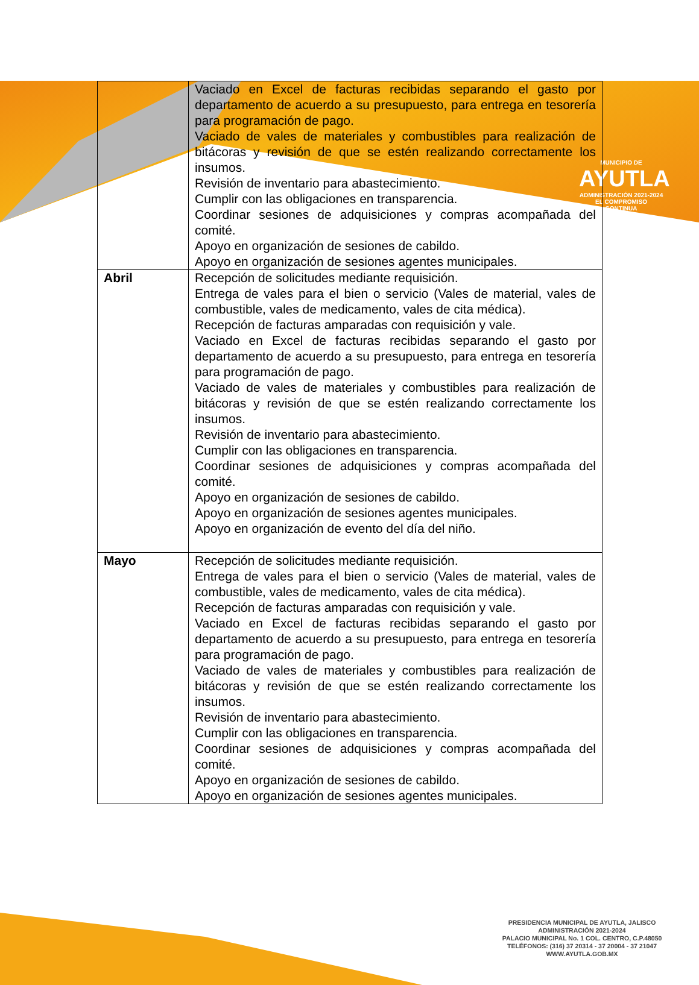MUNICIPIO DE
AYUTLA
ADMINISTRACIÓN 2021-2024
EL COMPROMISO CONTINUA
| | Vaciado en Excel de facturas recibidas separando el gasto por departamento de acuerdo a su presupuesto, para entrega en tesorería para programación de pago. Vaciado de vales de materiales y combustibles para realización de bitácoras y revisión de que se estén realizando correctamente los insumos. Revisión de inventario para abastecimiento. Cumplir con las obligaciones en transparencia. Coordinar sesiones de adquisiciones y compras acompañada del comité. Apoyo en organización de sesiones de cabildo. Apoyo en organización de sesiones agentes municipales. |
| Abril | Recepción de solicitudes mediante requisición. Entrega de vales para el bien o servicio (Vales de material, vales de combustible, vales de medicamento, vales de cita médica). Recepción de facturas amparadas con requisición y vale. Vaciado en Excel de facturas recibidas separando el gasto por departamento de acuerdo a su presupuesto, para entrega en tesorería para programación de pago. Vaciado de vales de materiales y combustibles para realización de bitácoras y revisión de que se estén realizando correctamente los insumos. Revisión de inventario para abastecimiento. Cumplir con las obligaciones en transparencia. Coordinar sesiones de adquisiciones y compras acompañada del comité. Apoyo en organización de sesiones de cabildo. Apoyo en organización de sesiones agentes municipales. Apoyo en organización de evento del día del niño. |
| Mayo | Recepción de solicitudes mediante requisición. Entrega de vales para el bien o servicio (Vales de material, vales de combustible, vales de medicamento, vales de cita médica). Recepción de facturas amparadas con requisición y vale. Vaciado en Excel de facturas recibidas separando el gasto por departamento de acuerdo a su presupuesto, para entrega en tesorería para programación de pago. Vaciado de vales de materiales y combustibles para realización de bitácoras y revisión de que se estén realizando correctamente los insumos. Revisión de inventario para abastecimiento. Cumplir con las obligaciones en transparencia. Coordinar sesiones de adquisiciones y compras acompañada del comité. Apoyo en organización de sesiones de cabildo. Apoyo en organización de sesiones agentes municipales. |
PRESIDENCIA MUNICIPAL DE AYUTLA, JALISCO
ADMINISTRACIÓN 2021-2024
PALACIO MUNICIPAL No. 1 COL. CENTRO, C.P.48050
TELÉFONOS: (316) 37 20314 - 37 20004 - 37 21047
WWW.AYUTLA.GOB.MX